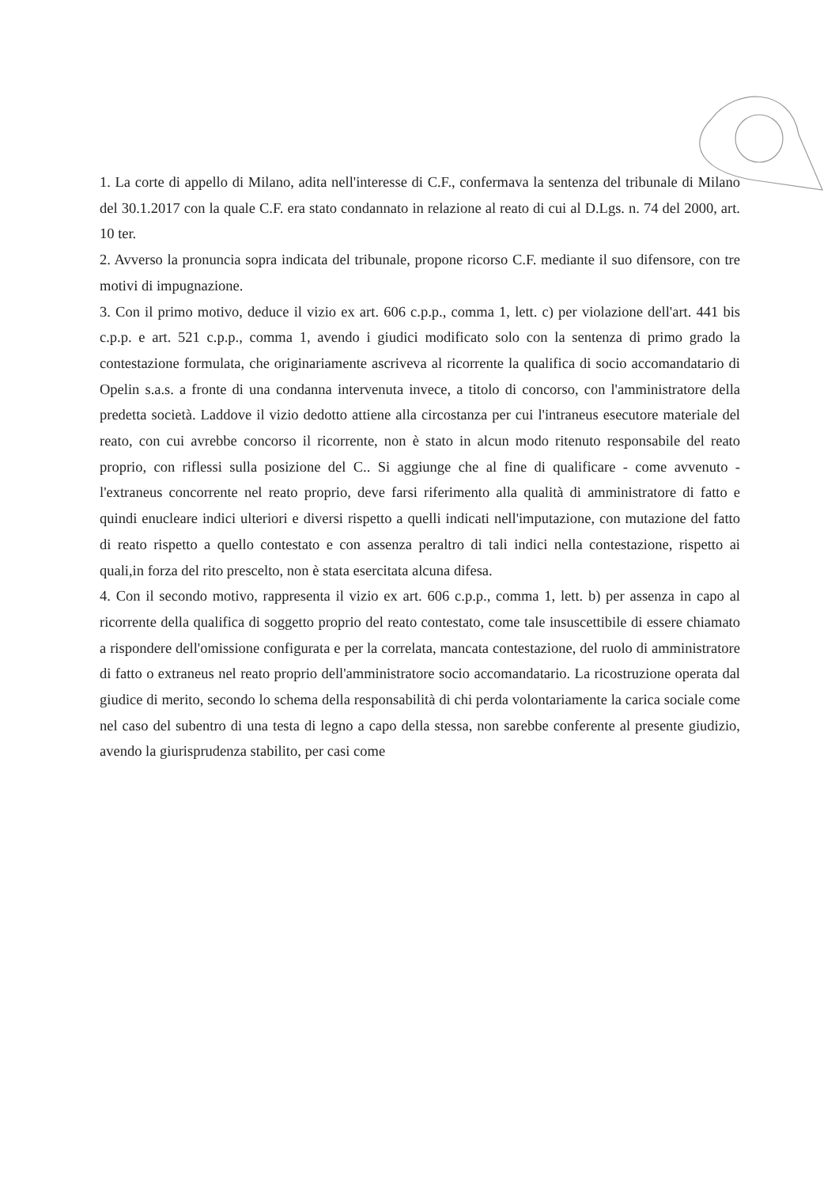1. La corte di appello di Milano, adita nell'interesse di C.F., confermava la sentenza del tribunale di Milano del 30.1.2017 con la quale C.F. era stato condannato in relazione al reato di cui al D.Lgs. n. 74 del 2000, art. 10 ter.
2. Avverso la pronuncia sopra indicata del tribunale, propone ricorso C.F. mediante il suo difensore, con tre motivi di impugnazione.
3. Con il primo motivo, deduce il vizio ex art. 606 c.p.p., comma 1, lett. c) per violazione dell'art. 441 bis c.p.p. e art. 521 c.p.p., comma 1, avendo i giudici modificato solo con la sentenza di primo grado la contestazione formulata, che originariamente ascriveva al ricorrente la qualifica di socio accomandatario di Opelin s.a.s. a fronte di una condanna intervenuta invece, a titolo di concorso, con l'amministratore della predetta società. Laddove il vizio dedotto attiene alla circostanza per cui l'intraneus esecutore materiale del reato, con cui avrebbe concorso il ricorrente, non è stato in alcun modo ritenuto responsabile del reato proprio, con riflessi sulla posizione del C.. Si aggiunge che al fine di qualificare - come avvenuto - l'extraneus concorrente nel reato proprio, deve farsi riferimento alla qualità di amministratore di fatto e quindi enucleare indici ulteriori e diversi rispetto a quelli indicati nell'imputazione, con mutazione del fatto di reato rispetto a quello contestato e con assenza peraltro di tali indici nella contestazione, rispetto ai quali,in forza del rito prescelto, non è stata esercitata alcuna difesa.
4. Con il secondo motivo, rappresenta il vizio ex art. 606 c.p.p., comma 1, lett. b) per assenza in capo al ricorrente della qualifica di soggetto proprio del reato contestato, come tale insuscettibile di essere chiamato a rispondere dell'omissione configurata e per la correlata, mancata contestazione, del ruolo di amministratore di fatto o extraneus nel reato proprio dell'amministratore socio accomandatario. La ricostruzione operata dal giudice di merito, secondo lo schema della responsabilità di chi perda volontariamente la carica sociale come nel caso del subentro di una testa di legno a capo della stessa, non sarebbe conferente al presente giudizio, avendo la giurisprudenza stabilito, per casi come